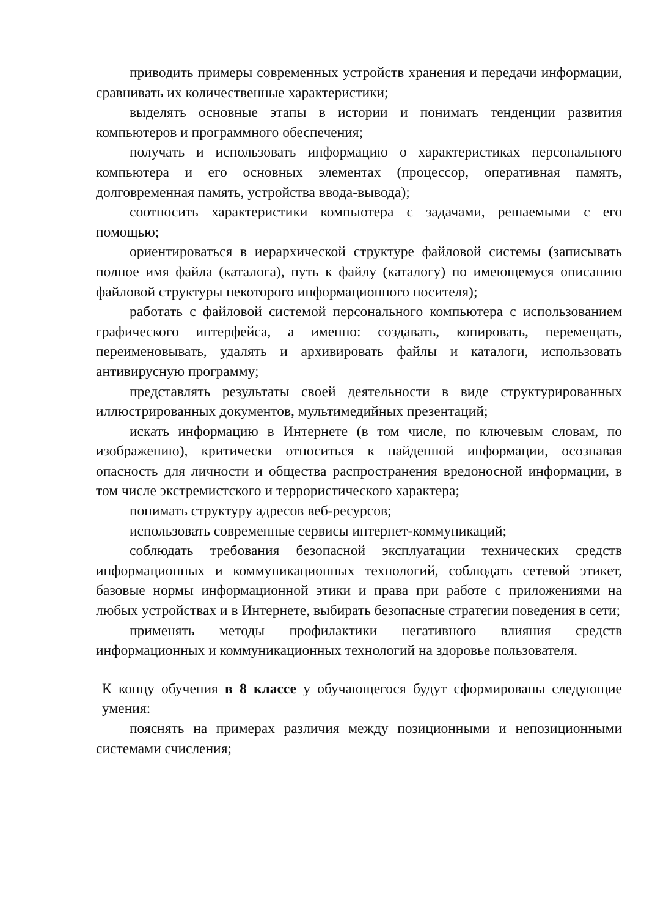приводить примеры современных устройств хранения и передачи информации, сравнивать их количественные характеристики;
выделять основные этапы в истории и понимать тенденции развития компьютеров и программного обеспечения;
получать и использовать информацию о характеристиках персонального компьютера и его основных элементах (процессор, оперативная память, долговременная память, устройства ввода-вывода);
соотносить характеристики компьютера с задачами, решаемыми с его помощью;
ориентироваться в иерархической структуре файловой системы (записывать полное имя файла (каталога), путь к файлу (каталогу) по имеющемуся описанию файловой структуры некоторого информационного носителя);
работать с файловой системой персонального компьютера с использованием графического интерфейса, а именно: создавать, копировать, перемещать, переименовывать, удалять и архивировать файлы и каталоги, использовать антивирусную программу;
представлять результаты своей деятельности в виде структурированных иллюстрированных документов, мультимедийных презентаций;
искать информацию в Интернете (в том числе, по ключевым словам, по изображению), критически относиться к найденной информации, осознавая опасность для личности и общества распространения вредоносной информации, в том числе экстремистского и террористического характера;
понимать структуру адресов веб-ресурсов;
использовать современные сервисы интернет-коммуникаций;
соблюдать требования безопасной эксплуатации технических средств информационных и коммуникационных технологий, соблюдать сетевой этикет, базовые нормы информационной этики и права при работе с приложениями на любых устройствах и в Интернете, выбирать безопасные стратегии поведения в сети;
применять методы профилактики негативного влияния средств информационных и коммуникационных технологий на здоровье пользователя.
К концу обучения в 8 классе у обучающегося будут сформированы следующие умения:
пояснять на примерах различия между позиционными и непозиционными системами счисления;